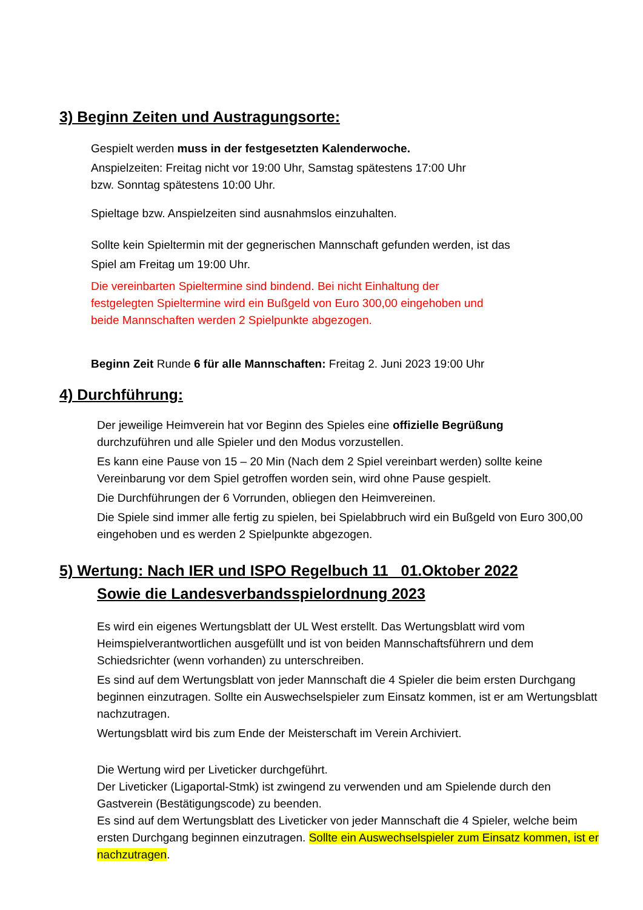3) Beginn Zeiten und Austragungsorte:
Gespielt werden muss in der festgesetzten Kalenderwoche.
Anspielzeiten: Freitag nicht vor 19:00 Uhr, Samstag spätestens 17:00 Uhr
bzw. Sonntag spätestens 10:00 Uhr.
Spieltage bzw. Anspielzeiten sind ausnahmslos einzuhalten.
Sollte kein Spieltermin mit der gegnerischen Mannschaft gefunden werden, ist das
Spiel am Freitag um 19:00 Uhr.
Die vereinbarten Spieltermine sind bindend. Bei nicht Einhaltung der
festgelegten Spieltermine wird ein Bußgeld von Euro 300,00 eingehoben und
beide Mannschaften werden 2 Spielpunkte abgezogen.
Beginn Zeit Runde 6 für alle Mannschaften: Freitag 2. Juni 2023 19:00 Uhr
4) Durchführung:
Der jeweilige Heimverein hat vor Beginn des Spieles eine offizielle Begrüßung
durchzuführen und alle Spieler und den Modus vorzustellen.
Es kann eine Pause von 15 – 20 Min (Nach dem 2 Spiel vereinbart werden) sollte keine Vereinbarung vor dem Spiel getroffen worden sein, wird ohne Pause gespielt.
Die Durchführungen der 6 Vorrunden, obliegen den Heimvereinen.
Die Spiele sind immer alle fertig zu spielen, bei Spielabbruch wird ein Bußgeld von Euro 300,00 eingehoben und es werden 2 Spielpunkte abgezogen.
5) Wertung: Nach IER und ISPO Regelbuch 11 01.Oktober 2022
Sowie die Landesverbandsspielordnung 2023
Es wird ein eigenes Wertungsblatt der UL West erstellt. Das Wertungsblatt wird vom Heimspielverantwortlichen ausgefüllt und ist von beiden Mannschaftsführern und dem Schiedsrichter (wenn vorhanden) zu unterschreiben.
Es sind auf dem Wertungsblatt von jeder Mannschaft die 4 Spieler die beim ersten Durchgang beginnen einzutragen. Sollte ein Auswechselspieler zum Einsatz kommen, ist er am Wertungsblatt nachzutragen.
Wertungsblatt wird bis zum Ende der Meisterschaft im Verein Archiviert.
Die Wertung wird per Liveticker durchgeführt.
Der Liveticker (Ligaportal-Stmk) ist zwingend zu verwenden und am Spielende durch den Gastverein (Bestätigungscode) zu beenden.
Es sind auf dem Wertungsblatt des Liveticker von jeder Mannschaft die 4 Spieler, welche beim ersten Durchgang beginnen einzutragen. Sollte ein Auswechselspieler zum Einsatz kommen, ist er nachzutragen.